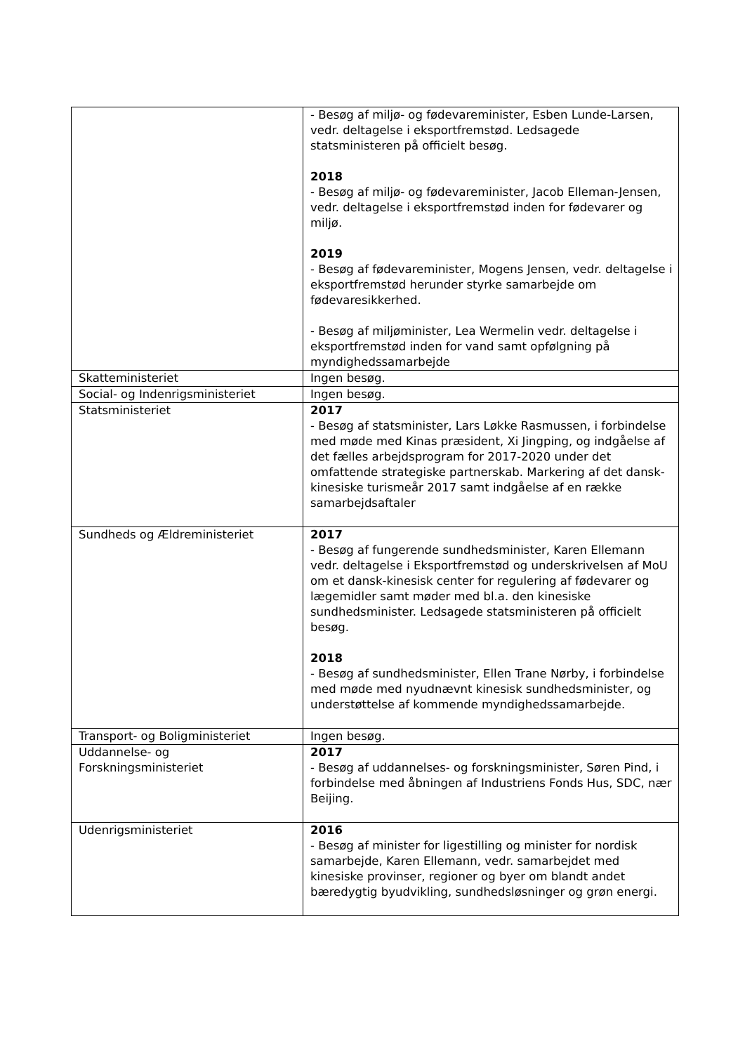| | - Besøg af miljø- og fødevareminister, Esben Lunde-Larsen, vedr. deltagelse i eksportfremstød. Ledsagede statsministeren på officielt besøg. 2018 - Besøg af miljø- og fødevareminister, Jacob Elleman-Jensen, vedr. deltagelse i eksportfremstød inden for fødevarer og miljø. 2019 - Besøg af fødevareminister, Mogens Jensen, vedr. deltagelse i eksportfremstød herunder styrke samarbejde om fødevaresikkerhed. - Besøg af miljøminister, Lea Wermelin vedr. deltagelse i eksportfremstød inden for vand samt opfølgning på myndighedssamarbejde |
| Skatteministeriet | Ingen besøg. |
| Social- og Indenrigsministeriet | Ingen besøg. |
| Statsministeriet | 2017 - Besøg af statsminister, Lars Løkke Rasmussen, i forbindelse med møde med Kinas præsident, Xi Jingping, og indgåelse af det fælles arbejdsprogram for 2017-2020 under det omfattende strategiske partnerskab. Markering af det dansk-kinesiske turismeår 2017 samt indgåelse af en række samarbejdsaftaler |
| Sundheds og Ældreministeriet | 2017 - Besøg af fungerende sundhedsminister, Karen Ellemann vedr. deltagelse i Eksportfremstød og underskrivelsen af MoU om et dansk-kinesisk center for regulering af fødevarer og lægemidler samt møder med bl.a. den kinesiske sundhedsminister. Ledsagede statsministeren på officielt besøg. 2018 - Besøg af sundhedsminister, Ellen Trane Nørby, i forbindelse med møde med nyudnævnt kinesisk sundhedsminister, og understøttelse af kommende myndighedssamarbejde. |
| Transport- og Boligministeriet | Ingen besøg. |
| Uddannelse- og Forskningsministeriet | 2017 - Besøg af uddannelses- og forskningsminister, Søren Pind, i forbindelse med åbningen af Industriens Fonds Hus, SDC, nær Beijing. |
| Udenrigsministeriet | 2016 - Besøg af minister for ligestilling og minister for nordisk samarbejde, Karen Ellemann, vedr. samarbejdet med kinesiske provinser, regioner og byer om blandt andet bæredygtig byudvikling, sundhedsløsninger og grøn energi. |